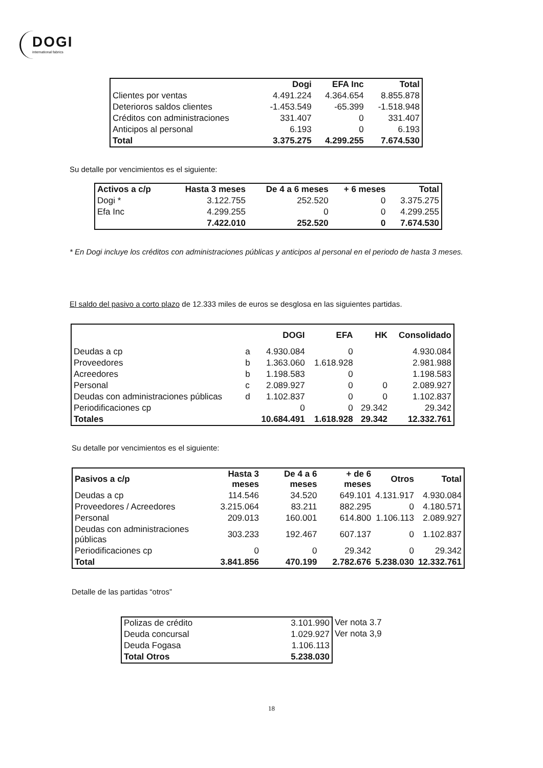DOGI
international fabrics
| | Dogi | EFA Inc | Total |
| --- | --- | --- | --- |
| Clientes por ventas | 4.491.224 | 4.364.654 | 8.855.878 |
| Deterioros saldos clientes | -1.453.549 | -65.399 | -1.518.948 |
| Créditos con administraciones | 331.407 | 0 | 331.407 |
| Anticipos al personal | 6.193 | 0 | 6.193 |
| Total | 3.375.275 | 4.299.255 | 7.674.530 |
Su detalle por vencimientos es el siguiente:
| Activos a c/p | Hasta 3 meses | De 4 a 6 meses | + 6 meses | Total |
| --- | --- | --- | --- | --- |
| Dogi * | 3.122.755 | 252.520 | 0 | 3.375.275 |
| Efa Inc | 4.299.255 | 0 | 0 | 4.299.255 |
| | 7.422.010 | 252.520 | 0 | 7.674.530 |
* En Dogi incluye los créditos con administraciones públicas y anticipos al personal en el periodo de hasta 3 meses.
El saldo del pasivo a corto plazo de 12.333 miles de euros se desglosa en las siguientes partidas.
| | | DOGI | EFA | HK | Consolidado |
| --- | --- | --- | --- | --- | --- |
| Deudas a cp | a | 4.930.084 | 0 | | 4.930.084 |
| Proveedores | b | 1.363.060 | 1.618.928 | | 2.981.988 |
| Acreedores | b | 1.198.583 | 0 | | 1.198.583 |
| Personal | c | 2.089.927 | 0 | 0 | 2.089.927 |
| Deudas con administraciones públicas | d | 1.102.837 | 0 | 0 | 1.102.837 |
| Periodificaciones cp | | 0 | 0 | 29.342 | 29.342 |
| Totales | | 10.684.491 | 1.618.928 | 29.342 | 12.332.761 |
Su detalle por vencimientos es el siguiente:
| Pasivos a c/p | Hasta 3 meses | De 4 a 6 meses | + de 6 meses | Otros | Total |
| --- | --- | --- | --- | --- | --- |
| Deudas a cp | 114.546 | 34.520 | 649.101 | 4.131.917 | 4.930.084 |
| Proveedores / Acreedores | 3.215.064 | 83.211 | 882.295 | 0 | 4.180.571 |
| Personal | 209.013 | 160.001 | 614.800 | 1.106.113 | 2.089.927 |
| Deudas con administraciones públicas | 303.233 | 192.467 | 607.137 | 0 | 1.102.837 |
| Periodificaciones cp | 0 | 0 | 29.342 | 0 | 29.342 |
| Total | 3.841.856 | 470.199 | 2.782.676 | 5.238.030 | 12.332.761 |
Detalle de las partidas “otros”
| Polizas de crédito | 3.101.990 |
| Deuda concursal | 1.029.927 |
| Deuda Fogasa | 1.106.113 |
| Total Otros | 5.238.030 |
Ver nota 3.7
Ver nota 3,9
18